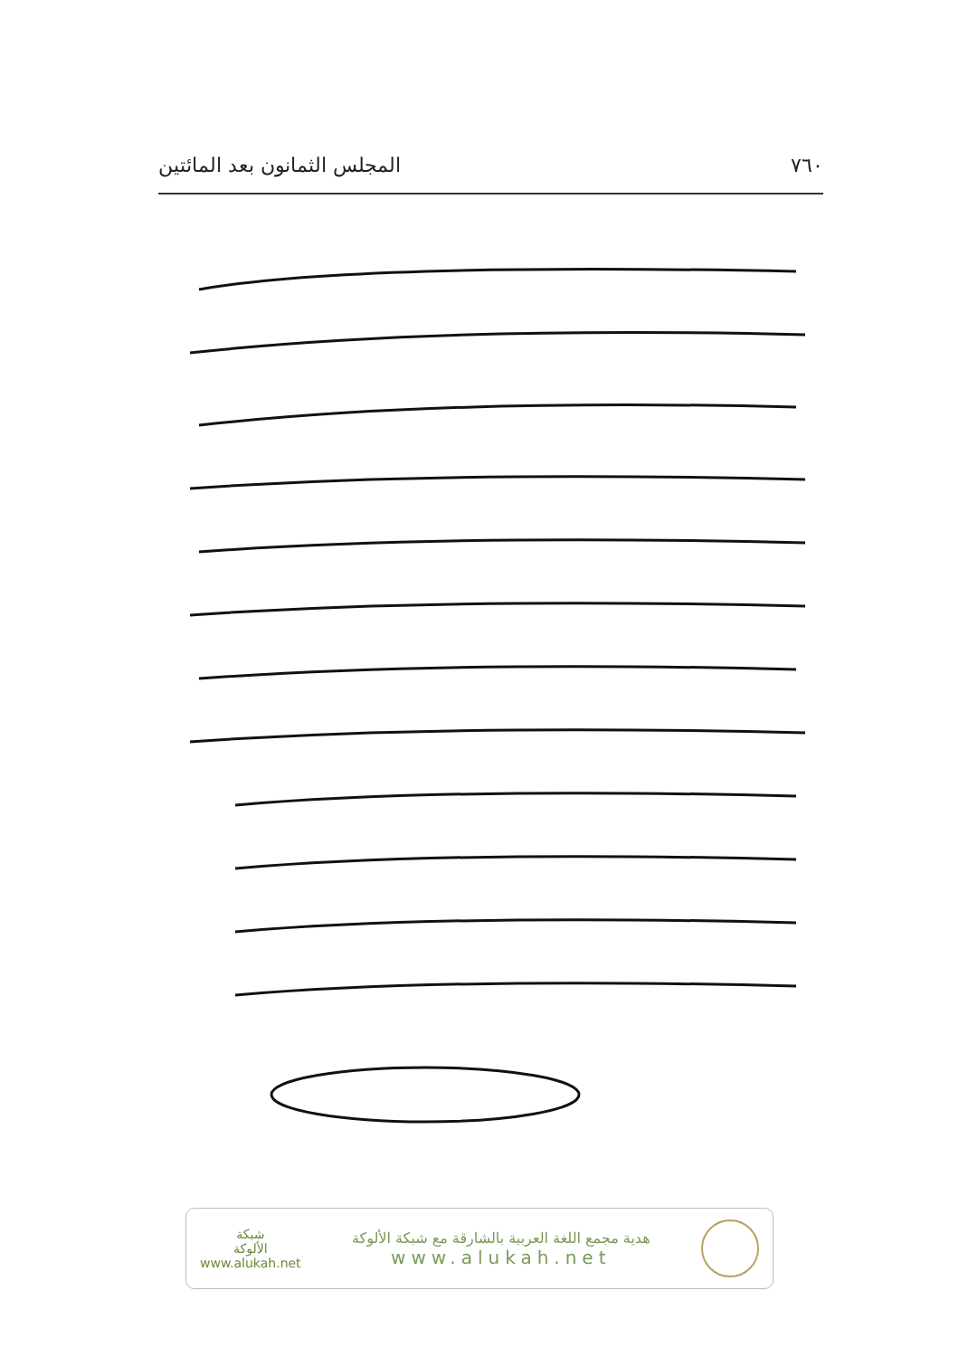٧٦٠ المجلس الثمانون بعد المائتين
هدية مجمع اللغة العربية بالشارقة مع شبكة الألوكة
www.alukah.net
شبكة
الألوكة
www.alukah.net